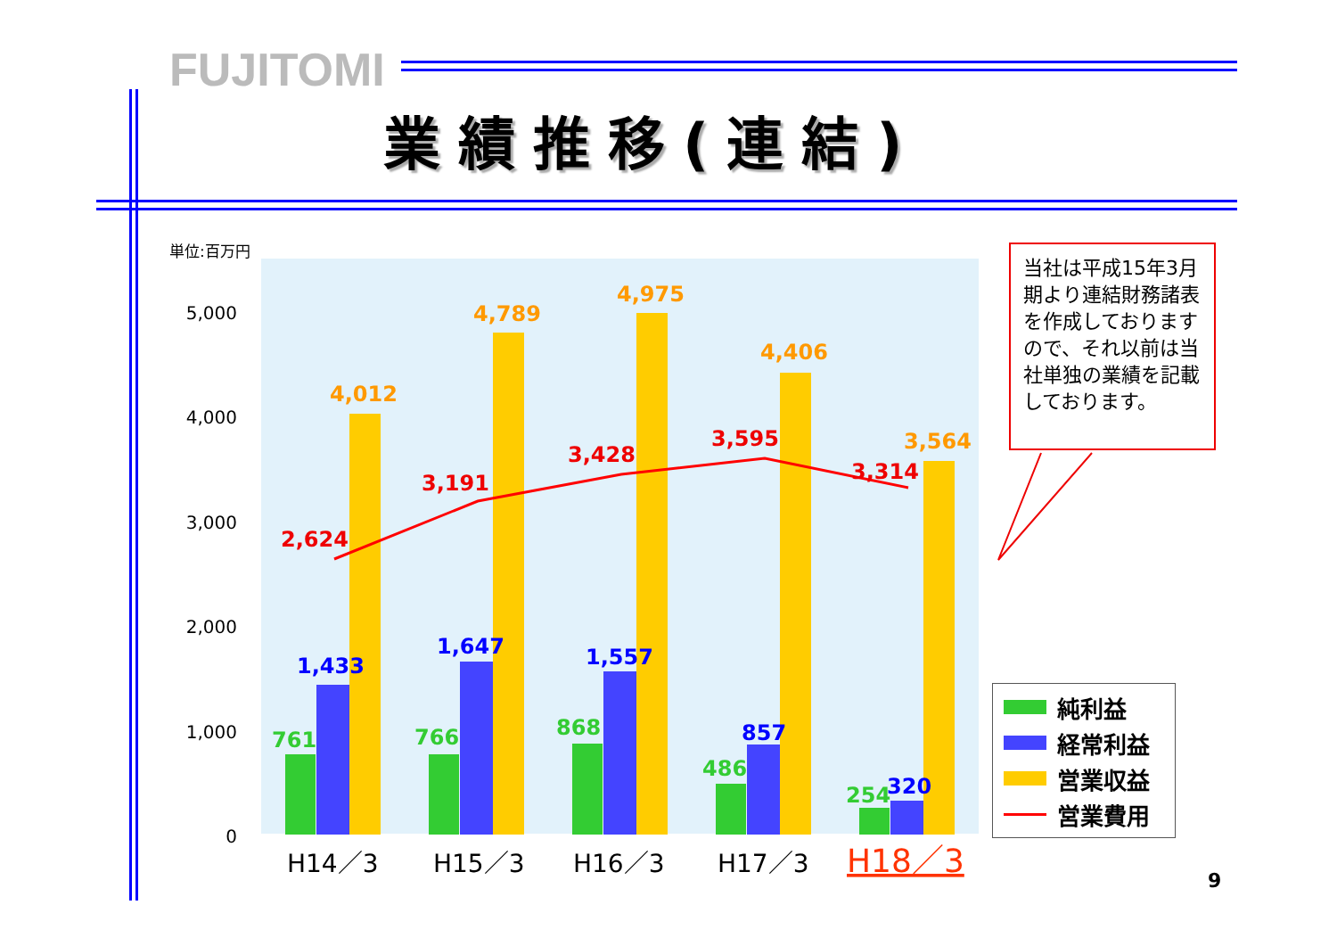FUJITOMI
業績推移(連結)
単位:百万円
5,000
4,000
3,000
2,000
1,000
0
761
766
868
486
254
1,433
1,647
1,557
857
320
4,012
4,789
4,975
4,406
3,564
2,624
3,191
3,428
3,595
3,314
H14／3
H15／3
H16／3
H17／3
H18／3
当社は平成15年3月期より連結財務諸表を作成しておりますので、それ以前は当社単独の業績を記載しております。
純利益
経常利益
営業収益
営業費用
9